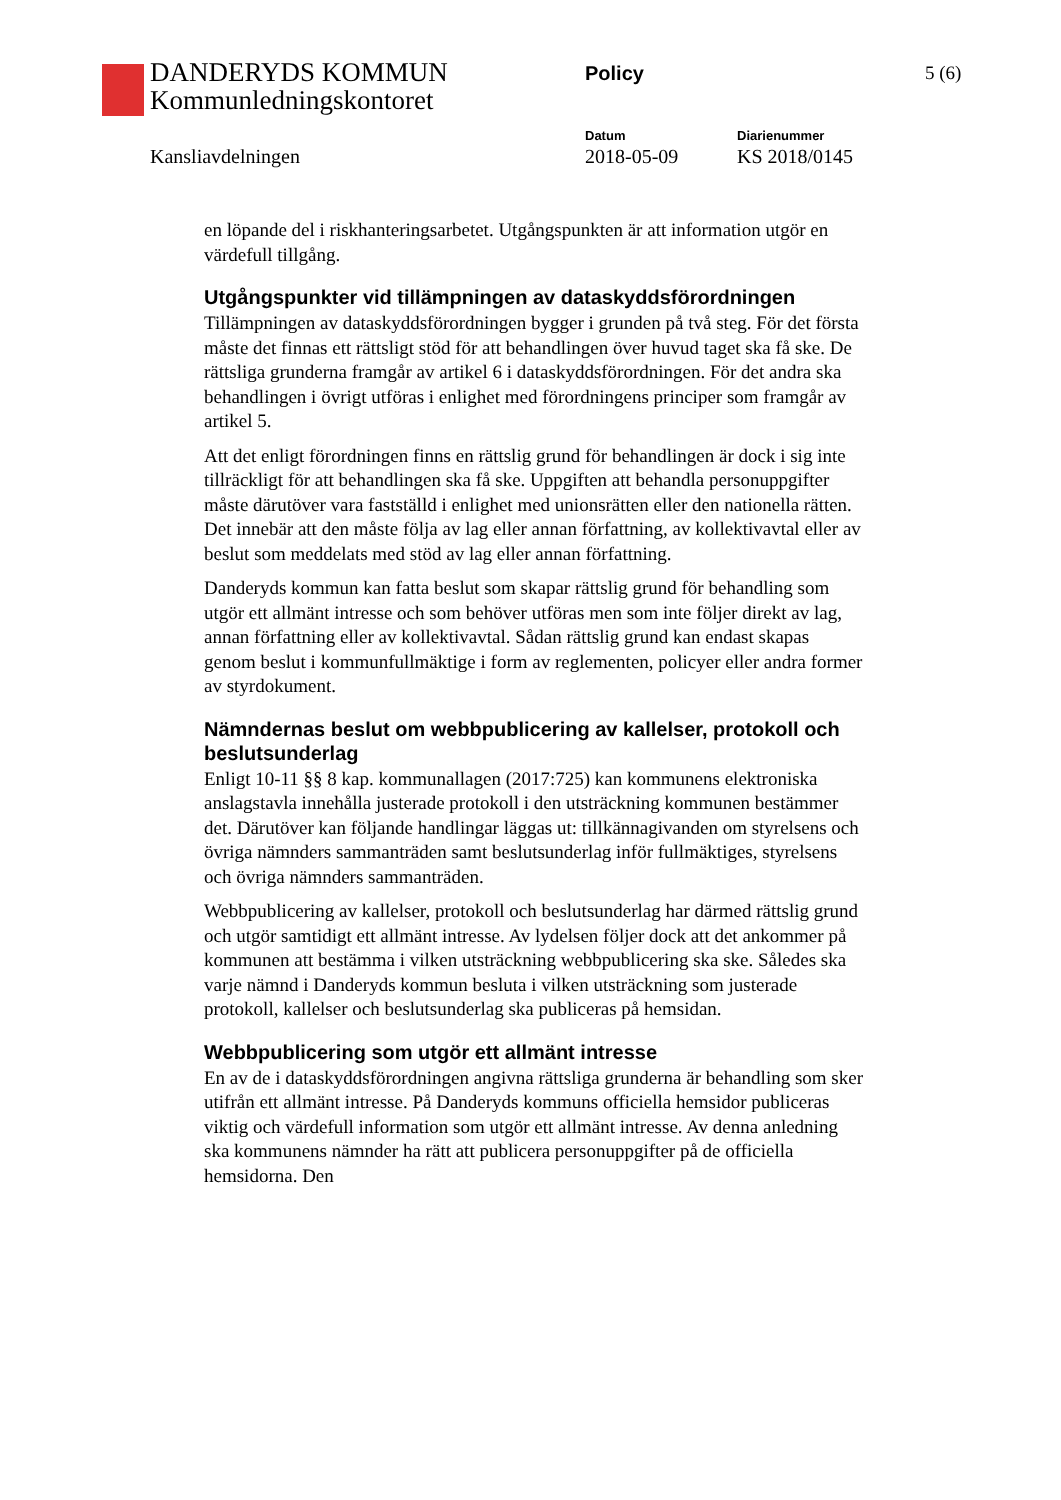DANDERYDS KOMMUN
Kommunledningskontoret
Policy 5 (6)
Kansliavdelningen
Datum
2018-05-09
Diarienummer
KS 2018/0145
en löpande del i riskhanteringsarbetet. Utgångspunkten är att information utgör en värdefull tillgång.
Utgångspunkter vid tillämpningen av dataskyddsförordningen
Tillämpningen av dataskyddsförordningen bygger i grunden på två steg. För det första måste det finnas ett rättsligt stöd för att behandlingen över huvud taget ska få ske. De rättsliga grunderna framgår av artikel 6 i dataskyddsförordningen. För det andra ska behandlingen i övrigt utföras i enlighet med förordningens principer som framgår av artikel 5.
Att det enligt förordningen finns en rättslig grund för behandlingen är dock i sig inte tillräckligt för att behandlingen ska få ske. Uppgiften att behandla personuppgifter måste därutöver vara fastställd i enlighet med unionsrätten eller den nationella rätten. Det innebär att den måste följa av lag eller annan författning, av kollektivavtal eller av beslut som meddelats med stöd av lag eller annan författning.
Danderyds kommun kan fatta beslut som skapar rättslig grund för behandling som utgör ett allmänt intresse och som behöver utföras men som inte följer direkt av lag, annan författning eller av kollektivavtal. Sådan rättslig grund kan endast skapas genom beslut i kommunfullmäktige i form av reglementen, policyer eller andra former av styrdokument.
Nämndernas beslut om webbpublicering av kallelser, protokoll och beslutsunderlag
Enligt 10-11 §§ 8 kap. kommunallagen (2017:725) kan kommunens elektroniska anslagstavla innehålla justerade protokoll i den utsträckning kommunen bestämmer det. Därutöver kan följande handlingar läggas ut: tillkännagivanden om styrelsens och övriga nämnders sammanträden samt beslutsunderlag inför fullmäktiges, styrelsens och övriga nämnders sammanträden.
Webbpublicering av kallelser, protokoll och beslutsunderlag har därmed rättslig grund och utgör samtidigt ett allmänt intresse. Av lydelsen följer dock att det ankommer på kommunen att bestämma i vilken utsträckning webbpublicering ska ske. Således ska varje nämnd i Danderyds kommun besluta i vilken utsträckning som justerade protokoll, kallelser och beslutsunderlag ska publiceras på hemsidan.
Webbpublicering som utgör ett allmänt intresse
En av de i dataskyddsförordningen angivna rättsliga grunderna är behandling som sker utifrån ett allmänt intresse. På Danderyds kommuns officiella hemsidor publiceras viktig och värdefull information som utgör ett allmänt intresse. Av denna anledning ska kommunens nämnder ha rätt att publicera personuppgifter på de officiella hemsidorna. Den